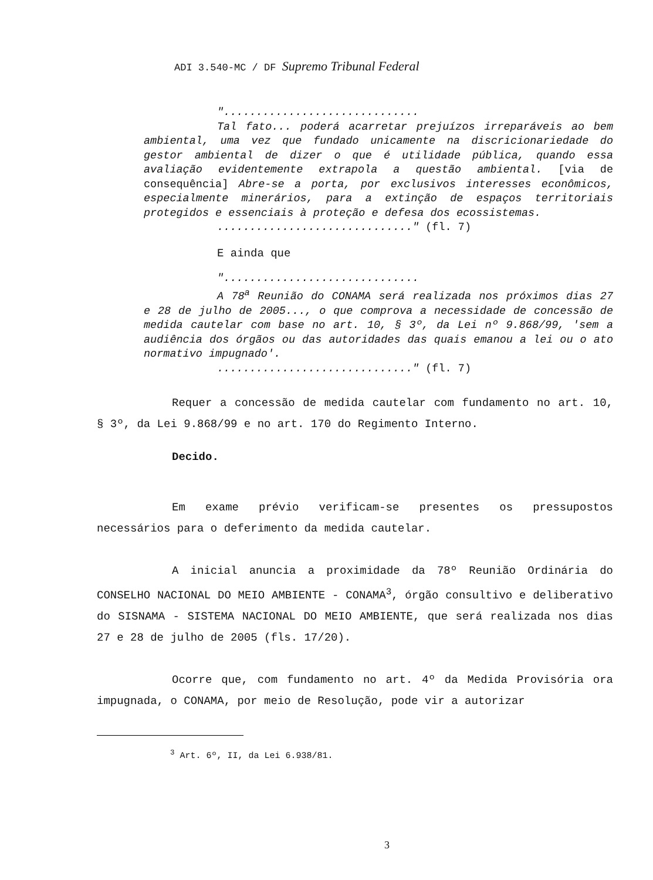ADI 3.540-MC / DF Supremo Tribunal Federal
"..............................
Tal fato... poderá acarretar prejuízos irreparáveis ao bem ambiental, uma vez que fundado unicamente na discricionariedade do gestor ambiental de dizer o que é utilidade pública, quando essa avaliação evidentemente extrapola a questão ambiental. [via de consequência] Abre-se a porta, por exclusivos interesses econômicos, especialmente minerários, para a extinção de espaços territoriais protegidos e essenciais à proteção e defesa dos ecossistemas.
.............................." (fl. 7)
E ainda que
"..............................
A 78<sup>a</sup> Reunião do CONAMA será realizada nos próximos dias 27 e 28 de julho de 2005..., o que comprova a necessidade de concessão de medida cautelar com base no art. 10, § 3º, da Lei nº 9.868/99, 'sem a audiência dos órgãos ou das autoridades das quais emanou a lei ou o ato normativo impugnado'.
.............................." (fl. 7)
Requer a concessão de medida cautelar com fundamento no art. 10, § 3º, da Lei 9.868/99 e no art. 170 do Regimento Interno.
Decido.
Em exame prévio verificam-se presentes os pressupostos necessários para o deferimento da medida cautelar.
A inicial anuncia a proximidade da 78º Reunião Ordinária do CONSELHO NACIONAL DO MEIO AMBIENTE - CONAMA<sup>3</sup>, órgão consultivo e deliberativo do SISNAMA - SISTEMA NACIONAL DO MEIO AMBIENTE, que será realizada nos dias 27 e 28 de julho de 2005 (fls. 17/20).
Ocorre que, com fundamento no art. 4º da Medida Provisória ora impugnada, o CONAMA, por meio de Resolução, pode vir a autorizar
<sup>3</sup> Art. 6º, II, da Lei 6.938/81.
3